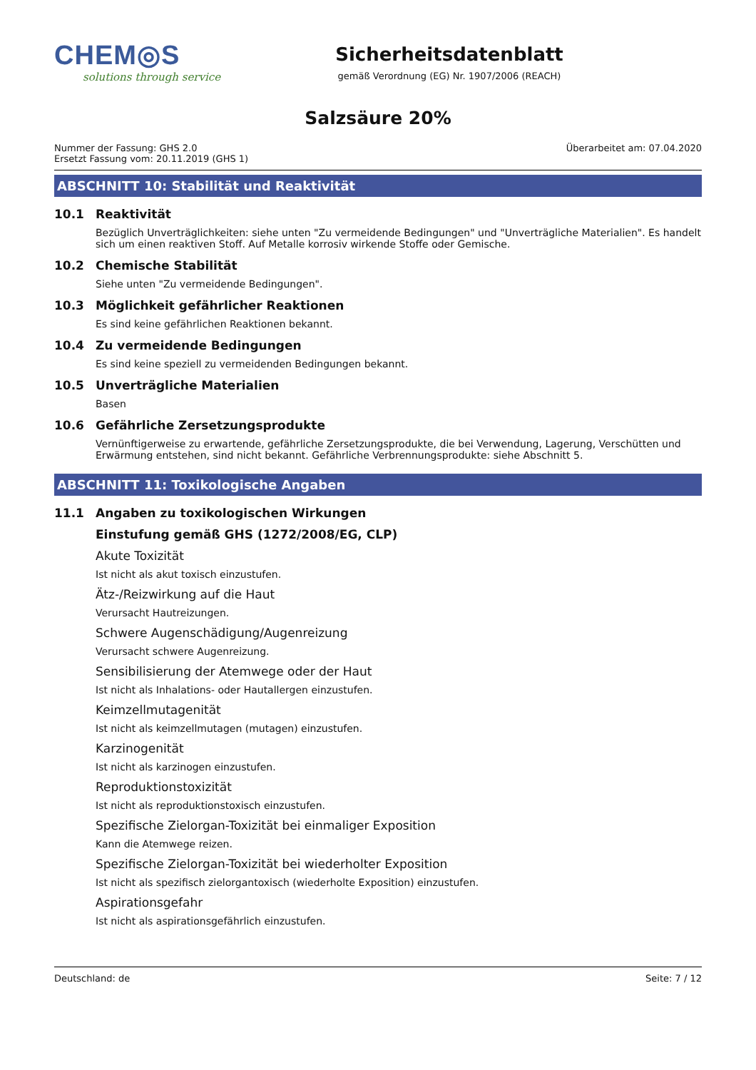CHEM◎S
solutions through service
Sicherheitsdatenblatt
gemäß Verordnung (EG) Nr. 1907/2006 (REACH)
Salzsäure 20%
Nummer der Fassung: GHS 2.0
Ersetzt Fassung vom: 20.11.2019 (GHS 1)
Überarbeitet am: 07.04.2020
ABSCHNITT 10: Stabilität und Reaktivität
10.1 Reaktivität
Bezüglich Unverträglichkeiten: siehe unten "Zu vermeidende Bedingungen" und "Unverträgliche Materialien". Es handelt sich um einen reaktiven Stoff. Auf Metalle korrosiv wirkende Stoffe oder Gemische.
10.2 Chemische Stabilität
Siehe unten "Zu vermeidende Bedingungen".
10.3 Möglichkeit gefährlicher Reaktionen
Es sind keine gefährlichen Reaktionen bekannt.
10.4 Zu vermeidende Bedingungen
Es sind keine speziell zu vermeidenden Bedingungen bekannt.
10.5 Unverträgliche Materialien
Basen
10.6 Gefährliche Zersetzungsprodukte
Vernünftigerweise zu erwartende, gefährliche Zersetzungsprodukte, die bei Verwendung, Lagerung, Verschütten und Erwärmung entstehen, sind nicht bekannt. Gefährliche Verbrennungsprodukte: siehe Abschnitt 5.
ABSCHNITT 11: Toxikologische Angaben
11.1 Angaben zu toxikologischen Wirkungen
Einstufung gemäß GHS (1272/2008/EG, CLP)
Akute Toxizität
Ist nicht als akut toxisch einzustufen.
Ätz-/Reizwirkung auf die Haut
Verursacht Hautreizungen.
Schwere Augenschädigung/Augenreizung
Verursacht schwere Augenreizung.
Sensibilisierung der Atemwege oder der Haut
Ist nicht als Inhalations- oder Hautallergen einzustufen.
Keimzellmutagenität
Ist nicht als keimzellmutagen (mutagen) einzustufen.
Karzinogenität
Ist nicht als karzinogen einzustufen.
Reproduktionstoxizität
Ist nicht als reproduktionstoxisch einzustufen.
Spezifische Zielorgan-Toxizität bei einmaliger Exposition
Kann die Atemwege reizen.
Spezifische Zielorgan-Toxizität bei wiederholter Exposition
Ist nicht als spezifisch zielorgantoxisch (wiederholte Exposition) einzustufen.
Aspirationsgefahr
Ist nicht als aspirationsgefährlich einzustufen.
Deutschland: de Seite: 7 / 12